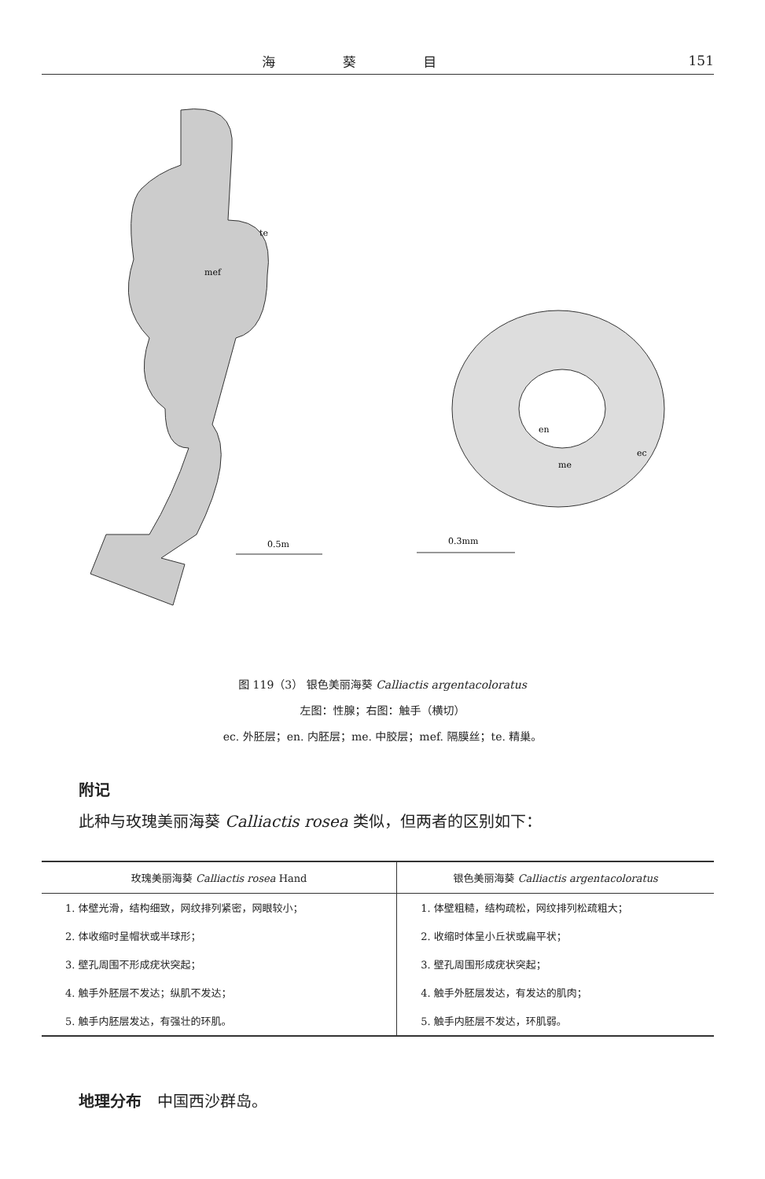海 葵 目 151
te
mef
en
ec
me
0.5m
0.3mm
图 119（3） 银色美丽海葵 Calliactis argentacoloratus
左图：性腺；右图：触手（横切）
ec. 外胚层；en. 内胚层；me. 中胶层；mef. 隔膜丝；te. 精巢。
附记
此种与玫瑰美丽海葵 Calliactis rosea 类似，但两者的区别如下：
| 玫瑰美丽海葵 Calliactis rosea Hand | 银色美丽海葵 Calliactis argentacoloratus |
| --- | --- |
| 1. 体壁光滑，结构细致，网纹排列紧密，网眼较小； | 1. 体壁粗糙，结构疏松，网纹排列松疏粗大； |
| 2. 体收缩时呈帽状或半球形； | 2. 收缩时体呈小丘状或扁平状； |
| 3. 壁孔周围不形成疣状突起； | 3. 壁孔周围形成疣状突起； |
| 4. 触手外胚层不发达；纵肌不发达； | 4. 触手外胚层发达，有发达的肌肉； |
| 5. 触手内胚层发达，有强壮的环肌。 | 5. 触手内胚层不发达，环肌弱。 |
地理分布　中国西沙群岛。